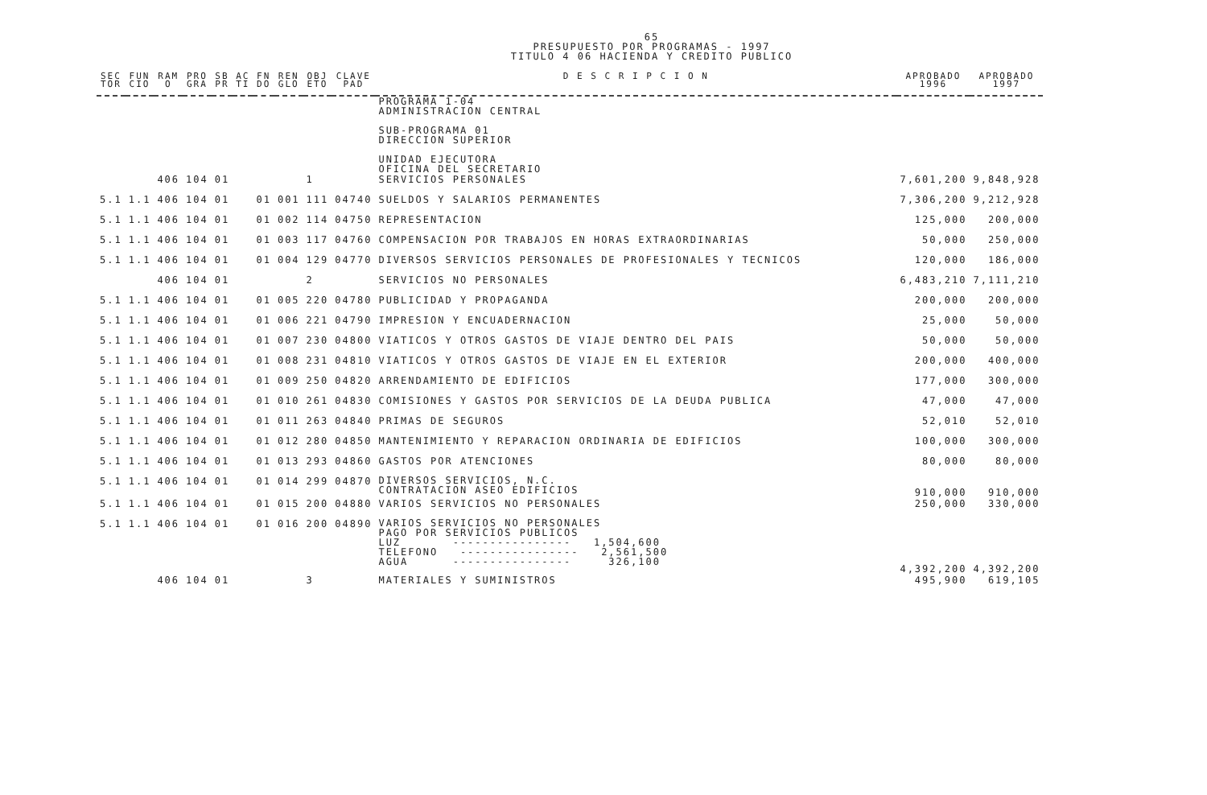65
PRESUPUESTO POR PROGRAMAS - 1997
TITULO 4 06 HACIENDA Y CREDITO PUBLICO
| SEC TOR | FUN CIO | RAM O | PRO GRA | SB PR | AC TI | FN DO | REN GLO | OBJ ETO | CLAVE PAD | D E S C R I P C I O N | APROBADO 1996 | APROBADO 1997 |
| --- | --- | --- | --- | --- | --- | --- | --- | --- | --- | --- | --- | --- |
| | | | | | | | | | | PROGRAMA 1-04 ADMINISTRACION CENTRAL SUB-PROGRAMA 01 DIRECCION SUPERIOR UNIDAD EJECUTORA OFICINA DEL SECRETARIO | | |
| | | 406 | 104 | 01 | | | | 1 | | SERVICIOS PERSONALES | 7,601,200 | 9,848,928 |
| 5.1 | 1.1 | 406 | 104 | 01 | | 01 | 001 | 111 | 04740 | SUELDOS Y SALARIOS PERMANENTES | 7,306,200 | 9,212,928 |
| 5.1 | 1.1 | 406 | 104 | 01 | | 01 | 002 | 114 | 04750 | REPRESENTACION | 125,000 | 200,000 |
| 5.1 | 1.1 | 406 | 104 | 01 | | 01 | 003 | 117 | 04760 | COMPENSACION POR TRABAJOS EN HORAS EXTRAORDINARIAS | 50,000 | 250,000 |
| 5.1 | 1.1 | 406 | 104 | 01 | | 01 | 004 | 129 | 04770 | DIVERSOS SERVICIOS PERSONALES DE PROFESIONALES Y TECNICOS | 120,000 | 186,000 |
| | | 406 | 104 | 01 | | | | 2 | | SERVICIOS NO PERSONALES | 6,483,210 | 7,111,210 |
| 5.1 | 1.1 | 406 | 104 | 01 | | 01 | 005 | 220 | 04780 | PUBLICIDAD Y PROPAGANDA | 200,000 | 200,000 |
| 5.1 | 1.1 | 406 | 104 | 01 | | 01 | 006 | 221 | 04790 | IMPRESION Y ENCUADERNACION | 25,000 | 50,000 |
| 5.1 | 1.1 | 406 | 104 | 01 | | 01 | 007 | 230 | 04800 | VIATICOS Y OTROS GASTOS DE VIAJE DENTRO DEL PAIS | 50,000 | 50,000 |
| 5.1 | 1.1 | 406 | 104 | 01 | | 01 | 008 | 231 | 04810 | VIATICOS Y OTROS GASTOS DE VIAJE EN EL EXTERIOR | 200,000 | 400,000 |
| 5.1 | 1.1 | 406 | 104 | 01 | | 01 | 009 | 250 | 04820 | ARRENDAMIENTO DE EDIFICIOS | 177,000 | 300,000 |
| 5.1 | 1.1 | 406 | 104 | 01 | | 01 | 010 | 261 | 04830 | COMISIONES Y GASTOS POR SERVICIOS DE LA DEUDA PUBLICA | 47,000 | 47,000 |
| 5.1 | 1.1 | 406 | 104 | 01 | | 01 | 011 | 263 | 04840 | PRIMAS DE SEGUROS | 52,010 | 52,010 |
| 5.1 | 1.1 | 406 | 104 | 01 | | 01 | 012 | 280 | 04850 | MANTENIMIENTO Y REPARACION ORDINARIA DE EDIFICIOS | 100,000 | 300,000 |
| 5.1 | 1.1 | 406 | 104 | 01 | | 01 | 013 | 293 | 04860 | GASTOS POR ATENCIONES | 80,000 | 80,000 |
| 5.1 | 1.1 | 406 | 104 | 01 | | 01 | 014 | 299 | 04870 | DIVERSOS SERVICIOS, N.C. CONTRATACION ASEO EDIFICIOS | 910,000 | 910,000 |
| 5.1 | 1.1 | 406 | 104 | 01 | | 01 | 015 | 200 | 04880 | VARIOS SERVICIOS NO PERSONALES | 250,000 | 330,000 |
| 5.1 | 1.1 | 406 | 104 | 01 | | 01 | 016 | 200 | 04890 | VARIOS SERVICIOS NO PERSONALES PAGO POR SERVICIOS PUBLICOS LUZ ---------------- 1,504,600 TELEFONO ---------------- 2,561,500 AGUA ---------------- 326,100 | 4,392,200 | 4,392,200 |
| | | 406 | 104 | 01 | | | | 3 | | MATERIALES Y SUMINISTROS | 495,900 | 619,105 |